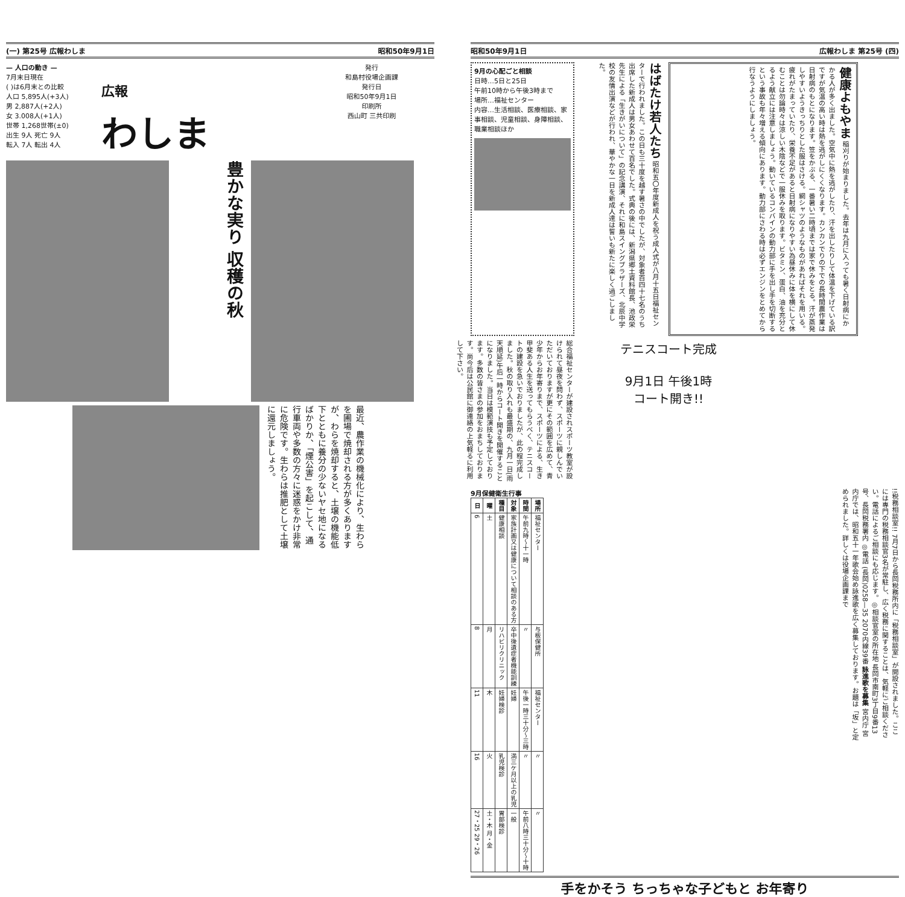(一) 第25号 広報わしま 昭和50年9月1日
— 人口の動き —
7月末日現在
( )は6月末との比較
人口 5,895人(+3人)
男 2,887人(+2人)
女 3.008人(+1人)
世帯 1,268世帯(±0)
出生 9人 死亡 9人
転入 7人 転出 4人
広報
わしま
発行
和島村役場企画課
発行日
昭和50年9月1日
印刷所
西山町 三共印刷
豊かな実り 収穫の秋
最近、農作業の機械化により、生わらを圃場で焼却される方が多くありますが、わらを焼却すると、土壌の機能低下とともに養分の少ないヤセ地になるばかりか、「煙公害」を起こして、通行車両や多数の方々に迷惑をかけ非常に危険です。生わらは推肥として土壌に還元しましょう。
昭和50年9月1日 広報わしま 第25号 (四)
9月の心配ごと相談
日時…5日と25日
午前10時から午後3時まで
場所…福祉センター
内容…生活相談、医療相談、家事相談、児童相談、身障相談、職業相談ほか
はばたけ若人たち 昭和五〇年度新成人を祝う成人式が八月十五日福祉センターで行われました。この日も三十度を越す暑さの中でしたが、対象者百四十七名のうち出席した新成人は男女あわせて百名でした。式典の後には、新潟県郷土資料館長、池政栄先生による「生きがいについて」の記念講演、それに和島スイングブラザーズ、北辰中学校の友情出演などが行われ、華やかな一日を新成人達は誓いも新たに楽しく過ごしました。
健康よもやま 稲刈りが始まりました。去年は九月に入っても暑く日射病にかかる人が多く出ました。空気中に熱を逃がしたり、汗を出したりして体温を下げている訳ですが気温の高い時は熱を逃がしにくくなります。カンカンでりの下での長時間農作業は日射病のもとになります。笠をかぶる、一番暑い二時頃までは家で休みをとる。汗が蒸発しやすいようきっちりとした服はさける。網シャツのようなものがあればそれを用いる。疲れがたまっていたり、栄養不足があると日射病になりやすい為昼休みに体を横にして休むことは勿論時々は涼しい木陰などで一服休みを取ります。ビタミン、蛋白、油を充分とるよう献立には注意しましょう。動いているコンバインの動力部に手を出し手を切断するという事故も年々増える傾向にあります。動力部にさわる時は必ずエンジンをとめてから行なうようにしましょう。
総合福祉センターが建設されスポーツ教室が設けられて昼夜を問わず、スポーツに親しんでいただいておりますが更にその範囲を広めて、青少年からお年寄りまで、スポーツによる、生き甲斐ある人生を送ってもらうべく、テニスコートの建設を急いでおりましたが、此の程完成しました。秋の取り入れも最盛期の、九月一日(雨天順延)午后一時からコート開きを開催することになりました。当日は模範演技も予定しております。多数の皆さまの参加をおまちしております。尚今后は公民館に御連絡の上気軽るに利用して下さい。
テニスコート完成
9月1日 午後1時
コート開き!!
9月保健衛生行事
| 日 | 曜 | 種目 | 対象 | 時間 | 場所 |
| --- | --- | --- | --- | --- | --- |
| 6 | 土 | 健康相談 | 家族計画又は健康について相談のある方 | 午前九時〜十一時 | 福祉センター |
| 8 | 月 | リハビリクリニック | 卒中後遺症者機能訓練 | 〃 | 与板保健所 |
| 11 | 木 | 妊婦検診 | 妊婦 | 午後一時三十分〜三時 | 福祉センター |
| 16 | 火 | 乳児検診 | 満三ケ月以上の乳児 | 〃 | 〃 |
| 27・25 29・26 | 土・木 月・金 | 胃部検診 | 一般 | 午前八時三十分〜十時 | 〃 |
!!税務相談室!! 7月7日から長岡税務所内に「税務相談室」が開設されました。ここには専門の税務相談官3名が常駐し、広く税務に関することは、気軽にご相談ください。電話によるご相談にも応じます。◎相談官室の所在地 長岡市南町3丁目9番13号、長岡税務署内 ◎電話 (長岡)0258—35 2070内線39番 詠進歌を募集 宮内庁 宮内庁では、昭和五十一年歌会始め詠進歌を広く募集しております。お題は「坂」と定められました。詳しくは役場企画課まで
手をかそう ちっちゃな子どもと お年寄り